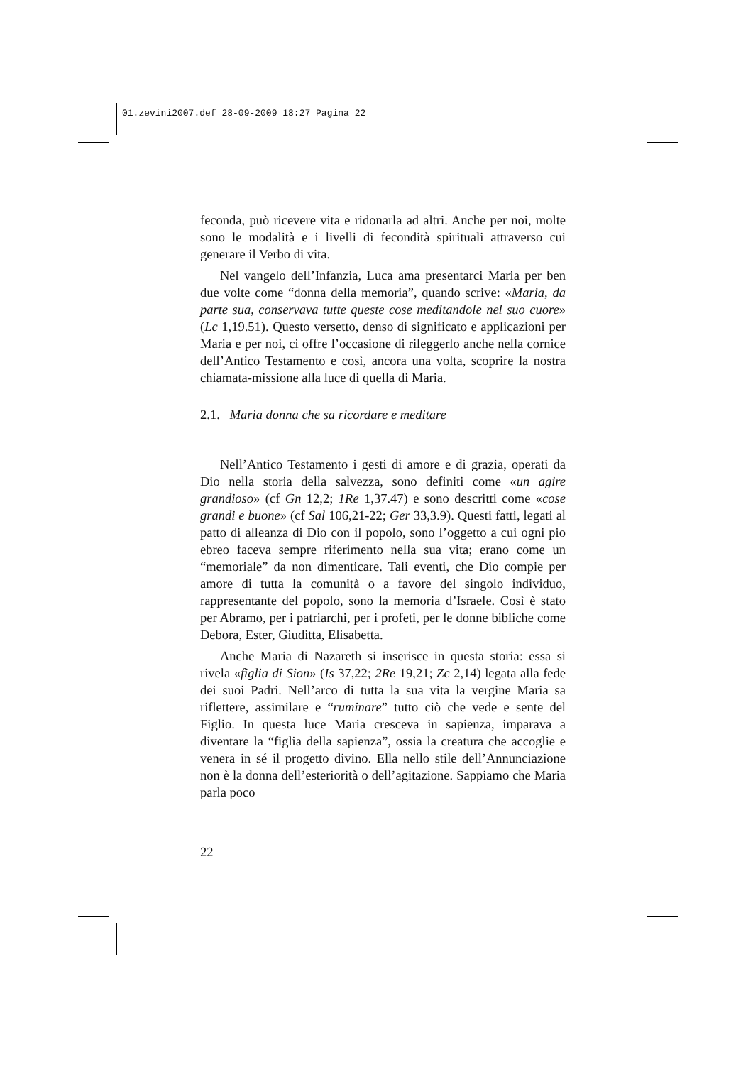01.zevini2007.def 28-09-2009 18:27 Pagina 22
feconda, può ricevere vita e ridonarla ad altri. Anche per noi, molte sono le modalità e i livelli di fecondità spirituali attraverso cui generare il Verbo di vita.
Nel vangelo dell’Infanzia, Luca ama presentarci Maria per ben due volte come “donna della memoria”, quando scrive: «Maria, da parte sua, conservava tutte queste cose meditandole nel suo cuore» (Lc 1,19.51). Questo versetto, denso di significato e applicazioni per Maria e per noi, ci offre l’occasione di rileggerlo anche nella cornice dell’Antico Testamento e così, ancora una volta, scoprire la nostra chiamata-missione alla luce di quella di Maria.
2.1. Maria donna che sa ricordare e meditare
Nell’Antico Testamento i gesti di amore e di grazia, operati da Dio nella storia della salvezza, sono definiti come «un agire grandioso» (cf Gn 12,2; 1Re 1,37.47) e sono descritti come «cose grandi e buone» (cf Sal 106,21-22; Ger 33,3.9). Questi fatti, legati al patto di alleanza di Dio con il popolo, sono l’oggetto a cui ogni pio ebreo faceva sempre riferimento nella sua vita; erano come un “memoriale” da non dimenticare. Tali eventi, che Dio compie per amore di tutta la comunità o a favore del singolo individuo, rappresentante del popolo, sono la memoria d’Israele. Così è stato per Abramo, per i patriarchi, per i profeti, per le donne bibliche come Debora, Ester, Giuditta, Elisabetta.
Anche Maria di Nazareth si inserisce in questa storia: essa si rivela «figlia di Sion» (Is 37,22; 2Re 19,21; Zc 2,14) legata alla fede dei suoi Padri. Nell’arco di tutta la sua vita la vergine Maria sa riflettere, assimilare e “ruminare” tutto ciò che vede e sente del Figlio. In questa luce Maria cresceva in sapienza, imparava a diventare la “figlia della sapienza”, ossia la creatura che accoglie e venera in sé il progetto divino. Ella nello stile dell’Annunciazione non è la donna dell’esteriorità o dell’agitazione. Sappiamo che Maria parla poco
22